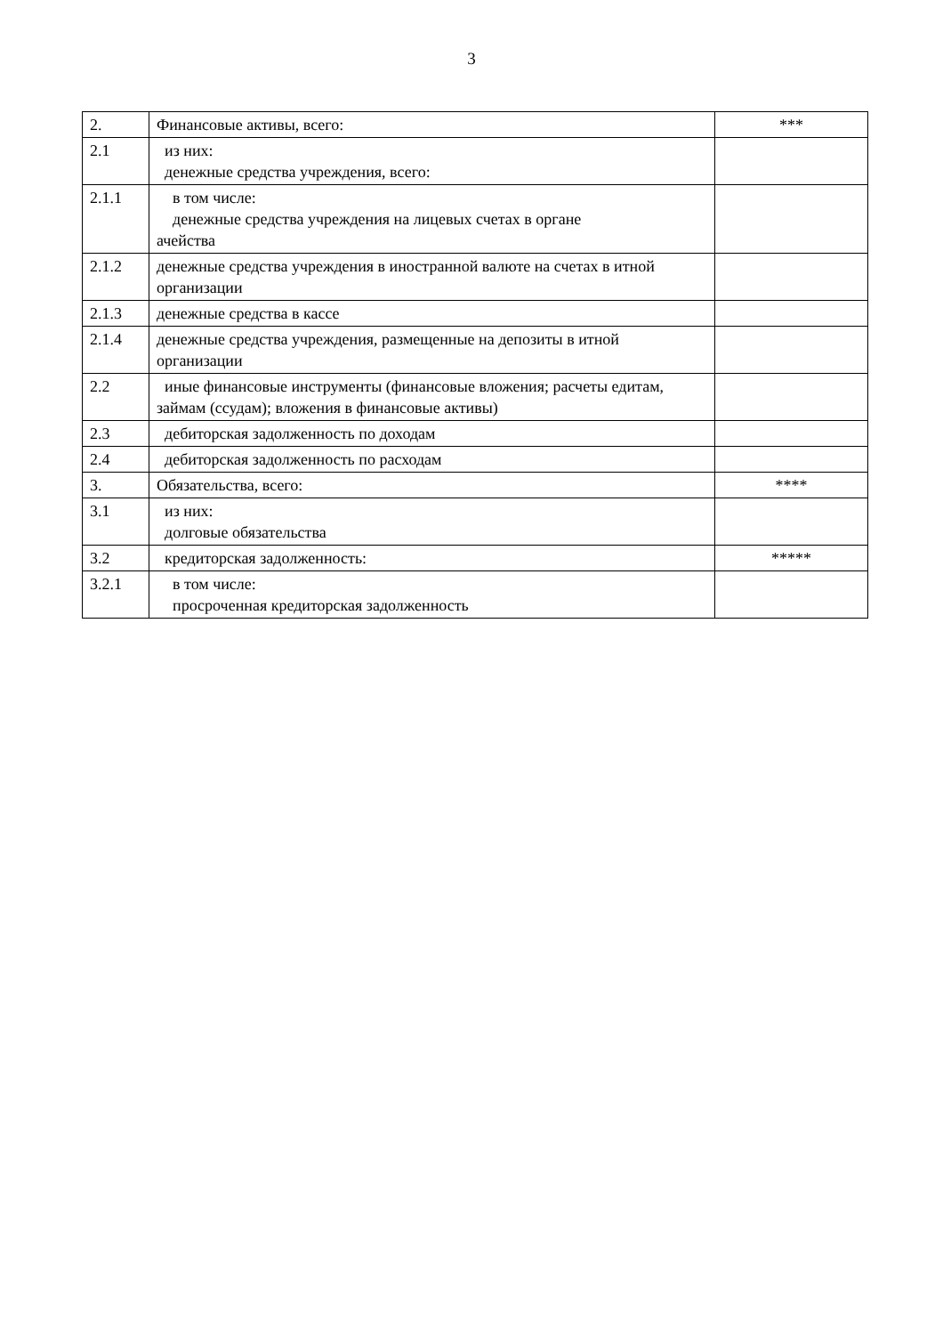3
| 2. | Финансовые активы, всего: | *** |
| 2.1 | из них: денежные средства учреждения, всего: | |
| 2.1.1 | в том числе: денежные средства учреждения на лицевых счетах в органе ачейства | |
| 2.1.2 | денежные средства учреждения в иностранной валюте на счетах в итной организации | |
| 2.1.3 | денежные средства в кассе | |
| 2.1.4 | денежные средства учреждения, размещенные на депозиты в итной организации | |
| 2.2 | иные финансовые инструменты (финансовые вложения; расчеты едитам, займам (ссудам); вложения в финансовые активы) | |
| 2.3 | дебиторская задолженность по доходам | |
| 2.4 | дебиторская задолженность по расходам | |
| 3. | Обязательства, всего: | **** |
| 3.1 | из них: долговые обязательства | |
| 3.2 | кредиторская задолженность: | ***** |
| 3.2.1 | в том числе: просроченная кредиторская задолженность | |